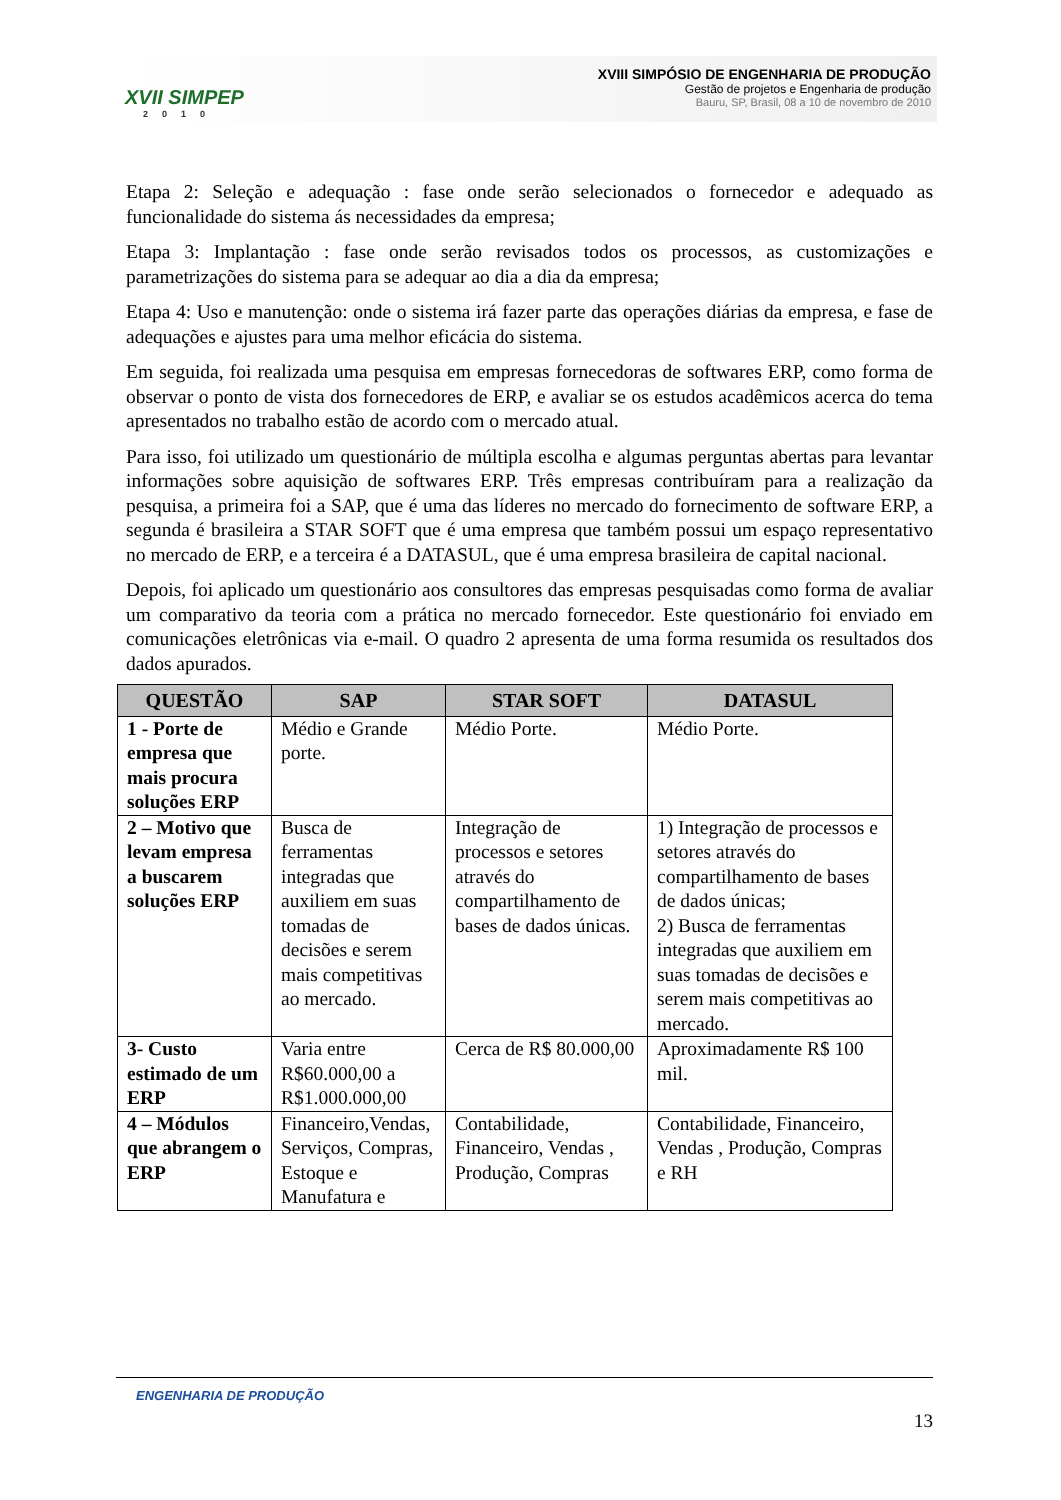XVII SIMPEP
2010
XVIII SIMPÓSIO DE ENGENHARIA DE PRODUÇÃO
Gestão de projetos e Engenharia de produção
Bauru, SP, Brasil, 08 a 10 de novembro de 2010
Etapa 2: Seleção e adequação : fase onde serão selecionados o fornecedor e adequado as funcionalidade do sistema ás necessidades da empresa;
Etapa 3: Implantação : fase onde serão revisados todos os processos, as customizações e parametrizações do sistema para se adequar ao dia a dia da empresa;
Etapa 4: Uso e manutenção: onde o sistema irá fazer parte das operações diárias da empresa, e fase de adequações e ajustes para uma melhor eficácia do sistema.
Em seguida, foi realizada uma pesquisa em empresas fornecedoras de softwares ERP, como forma de observar o ponto de vista dos fornecedores de ERP, e avaliar se os estudos acadêmicos acerca do tema apresentados no trabalho estão de acordo com o mercado atual.
Para isso, foi utilizado um questionário de múltipla escolha e algumas perguntas abertas para levantar informações sobre aquisição de softwares ERP. Três empresas contribuíram para a realização da pesquisa, a primeira foi a SAP, que é uma das líderes no mercado do fornecimento de software ERP, a segunda é brasileira a STAR SOFT que é uma empresa que também possui um espaço representativo no mercado de ERP, e a terceira é a DATASUL, que é uma empresa brasileira de capital nacional.
Depois, foi aplicado um questionário aos consultores das empresas pesquisadas como forma de avaliar um comparativo da teoria com a prática no mercado fornecedor. Este questionário foi enviado em comunicações eletrônicas via e-mail. O quadro 2 apresenta de uma forma resumida os resultados dos dados apurados.
| QUESTÃO | SAP | STAR SOFT | DATASUL |
| --- | --- | --- | --- |
| 1 - Porte de empresa que mais procura soluções ERP | Médio e Grande porte. | Médio Porte. | Médio Porte. |
| 2 – Motivo que levam empresa a buscarem soluções ERP | Busca de ferramentas integradas que auxiliem em suas tomadas de decisões e serem mais competitivas ao mercado. | Integração de processos e setores através do compartilhamento de bases de dados únicas. | 1) Integração de processos e setores através do compartilhamento de bases de dados únicas; 2) Busca de ferramentas integradas que auxiliem em suas tomadas de decisões e serem mais competitivas ao mercado. |
| 3- Custo estimado de um ERP | Varia entre R$60.000,00 a R$1.000.000,00 | Cerca de R$ 80.000,00 | Aproximadamente R$ 100 mil. |
| 4 – Módulos que abrangem o ERP | Financeiro,Vendas, Serviços, Compras, Estoque e Manufatura e | Contabilidade, Financeiro, Vendas , Produção, Compras | Contabilidade, Financeiro, Vendas , Produção, Compras e RH |
ENGENHARIA DE PRODUÇÃO
13